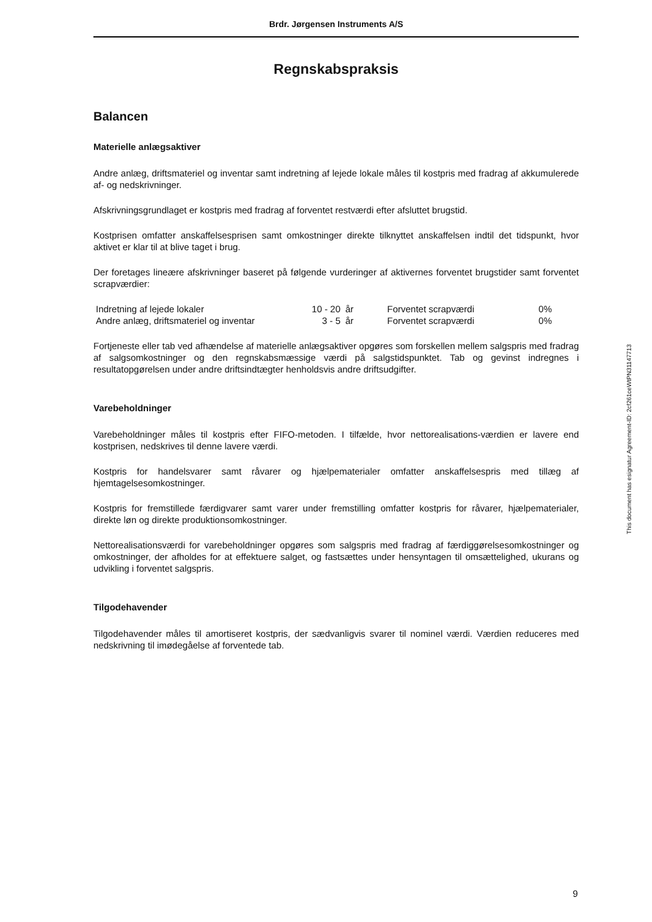Brdr. Jørgensen Instruments A/S
Regnskabspraksis
Balancen
Materielle anlægsaktiver
Andre anlæg, driftsmateriel og inventar samt indretning af lejede lokale måles til kostpris med fradrag af akkumulerede af- og nedskrivninger.
Afskrivningsgrundlaget er kostpris med fradrag af forventet restværdi efter afsluttet brugstid.
Kostprisen omfatter anskaffelsesprisen samt omkostninger direkte tilknyttet anskaffelsen indtil det tidspunkt, hvor aktivet er klar til at blive taget i brug.
Der foretages lineære afskrivninger baseret på følgende vurderinger af aktivernes forventet brugstider samt forventet scrapværdier:
| Indretning af lejede lokaler | 10 - 20 | år | Forventet scrapværdi | 0% |
| Andre anlæg, driftsmateriel og inventar | 3 - 5 | år | Forventet scrapværdi | 0% |
Fortjeneste eller tab ved afhændelse af materielle anlægsaktiver opgøres som forskellen mellem salgspris med fradrag af salgsomkostninger og den regnskabsmæssige værdi på salgstidspunktet. Tab og gevinst indregnes i resultatopgørelsen under andre driftsindtægter henholdsvis andre driftsudgifter.
Varebeholdninger
Varebeholdninger måles til kostpris efter FIFO-metoden. I tilfælde, hvor nettorealisations-værdien er lavere end kostprisen, nedskrives til denne lavere værdi.
Kostpris for handelsvarer samt råvarer og hjælpematerialer omfatter anskaffelsespris med tillæg af hjemtagelsesomkostninger.
Kostpris for fremstillede færdigvarer samt varer under fremstilling omfatter kostpris for råvarer, hjælpematerialer, direkte løn og direkte produktionsomkostninger.
Nettorealisationsværdi for varebeholdninger opgøres som salgspris med fradrag af færdiggørelsesomkostninger og omkostninger, der afholdes for at effektuere salget, og fastsættes under hensyntagen til omsættelighed, ukurans og udvikling i forventet salgspris.
Tilgodehavender
Tilgodehavender måles til amortiseret kostpris, der sædvanligvis svarer til nominel værdi. Værdien reduceres med nedskrivning til imødegåelse af forventede tab.
This document has esignatur Agreement-ID: 2cf261ceWtPN31147713
9